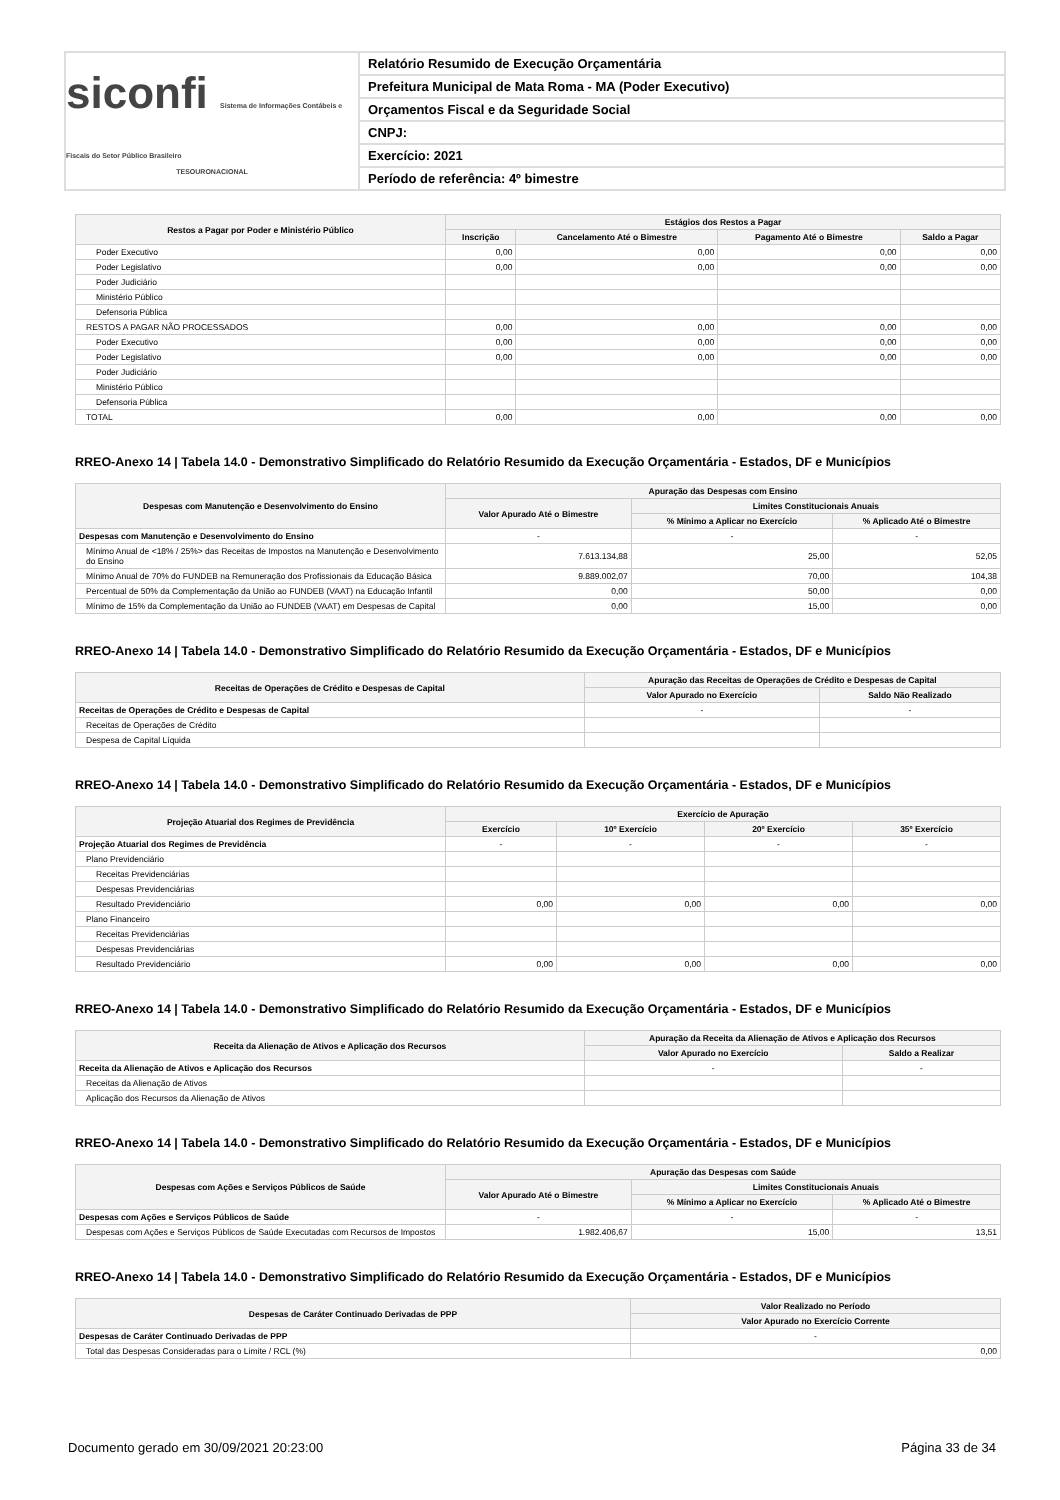siconfi Sistema de Informações Contábeis e Fiscais do Setor Público Brasileiro
TESOURONACIONAL
Relatório Resumido de Execução Orçamentária
Prefeitura Municipal de Mata Roma - MA (Poder Executivo)
Orçamentos Fiscal e da Seguridade Social
CNPJ:
Exercício: 2021
Período de referência: 4º bimestre
| Restos a Pagar por Poder e Ministério Público | Estágios dos Restos a Pagar | | | |
| --- | --- | --- | --- | --- |
| | Inscrição | Cancelamento Até o Bimestre | Pagamento Até o Bimestre | Saldo a Pagar |
| Poder Executivo | 0,00 | 0,00 | 0,00 | 0,00 |
| Poder Legislativo | 0,00 | 0,00 | 0,00 | 0,00 |
| Poder Judiciário | | | | |
| Ministério Público | | | | |
| Defensoria Pública | | | | |
| RESTOS A PAGAR NÃO PROCESSADOS | 0,00 | 0,00 | 0,00 | 0,00 |
| Poder Executivo | 0,00 | 0,00 | 0,00 | 0,00 |
| Poder Legislativo | 0,00 | 0,00 | 0,00 | 0,00 |
| Poder Judiciário | | | | |
| Ministério Público | | | | |
| Defensoria Pública | | | | |
| TOTAL | 0,00 | 0,00 | 0,00 | 0,00 |
RREO-Anexo 14 | Tabela 14.0 - Demonstrativo Simplificado do Relatório Resumido da Execução Orçamentária - Estados, DF e Municípios
| Despesas com Manutenção e Desenvolvimento do Ensino | Apuração das Despesas com Ensino | | |
| --- | --- | --- | --- |
| | Valor Apurado Até o Bimestre | Limites Constitucionais Anuais | |
| | | % Mínimo a Aplicar no Exercício | % Aplicado Até o Bimestre |
| Despesas com Manutenção e Desenvolvimento do Ensino | - | - | - |
| Mínimo Anual de <18% / 25%> das Receitas de Impostos na Manutenção e Desenvolvimento do Ensino | 7.613.134,88 | 25,00 | 52,05 |
| Mínimo Anual de 70% do FUNDEB na Remuneração dos Profissionais da Educação Básica | 9.889.002,07 | 70,00 | 104,38 |
| Percentual de 50% da Complementação da União ao FUNDEB (VAAT) na Educação Infantil | 0,00 | 50,00 | 0,00 |
| Mínimo de 15% da Complementação da União ao FUNDEB (VAAT) em Despesas de Capital | 0,00 | 15,00 | 0,00 |
RREO-Anexo 14 | Tabela 14.0 - Demonstrativo Simplificado do Relatório Resumido da Execução Orçamentária - Estados, DF e Municípios
| Receitas de Operações de Crédito e Despesas de Capital | Apuração das Receitas de Operações de Crédito e Despesas de Capital | |
| --- | --- | --- |
| | Valor Apurado no Exercício | Saldo Não Realizado |
| Receitas de Operações de Crédito e Despesas de Capital | - | - |
| Receitas de Operações de Crédito | | |
| Despesa de Capital Líquida | | |
RREO-Anexo 14 | Tabela 14.0 - Demonstrativo Simplificado do Relatório Resumido da Execução Orçamentária - Estados, DF e Municípios
| Projeção Atuarial dos Regimes de Previdência | Exercício de Apuração | | | |
| --- | --- | --- | --- | --- |
| | Exercício | 10º Exercício | 20º Exercício | 35º Exercício |
| Projeção Atuarial dos Regimes de Previdência | - | - | - | - |
| Plano Previdenciário | | | | |
| Receitas Previdenciárias | | | | |
| Despesas Previdenciárias | | | | |
| Resultado Previdenciário | 0,00 | 0,00 | 0,00 | 0,00 |
| Plano Financeiro | | | | |
| Receitas Previdenciárias | | | | |
| Despesas Previdenciárias | | | | |
| Resultado Previdenciário | 0,00 | 0,00 | 0,00 | 0,00 |
RREO-Anexo 14 | Tabela 14.0 - Demonstrativo Simplificado do Relatório Resumido da Execução Orçamentária - Estados, DF e Municípios
| Receita da Alienação de Ativos e Aplicação dos Recursos | Apuração da Receita da Alienação de Ativos e Aplicação dos Recursos | |
| --- | --- | --- |
| | Valor Apurado no Exercício | Saldo a Realizar |
| Receita da Alienação de Ativos e Aplicação dos Recursos | - | - |
| Receitas da Alienação de Ativos | | |
| Aplicação dos Recursos da Alienação de Ativos | | |
RREO-Anexo 14 | Tabela 14.0 - Demonstrativo Simplificado do Relatório Resumido da Execução Orçamentária - Estados, DF e Municípios
| Despesas com Ações e Serviços Públicos de Saúde | Apuração das Despesas com Saúde | | |
| --- | --- | --- | --- |
| | Valor Apurado Até o Bimestre | Limites Constitucionais Anuais | |
| | | % Mínimo a Aplicar no Exercício | % Aplicado Até o Bimestre |
| Despesas com Ações e Serviços Públicos de Saúde | - | - | - |
| Despesas com Ações e Serviços Públicos de Saúde Executadas com Recursos de Impostos | 1.982.406,67 | 15,00 | 13,51 |
RREO-Anexo 14 | Tabela 14.0 - Demonstrativo Simplificado do Relatório Resumido da Execução Orçamentária - Estados, DF e Municípios
| Despesas de Caráter Continuado Derivadas de PPP | Valor Realizado no Período |
| --- | --- |
| | Valor Apurado no Exercício Corrente |
| Despesas de Caráter Continuado Derivadas de PPP | - |
| Total das Despesas Consideradas para o Limite / RCL (%) | 0,00 |
Documento gerado em 30/09/2021 20:23:00 Página 33 de 34